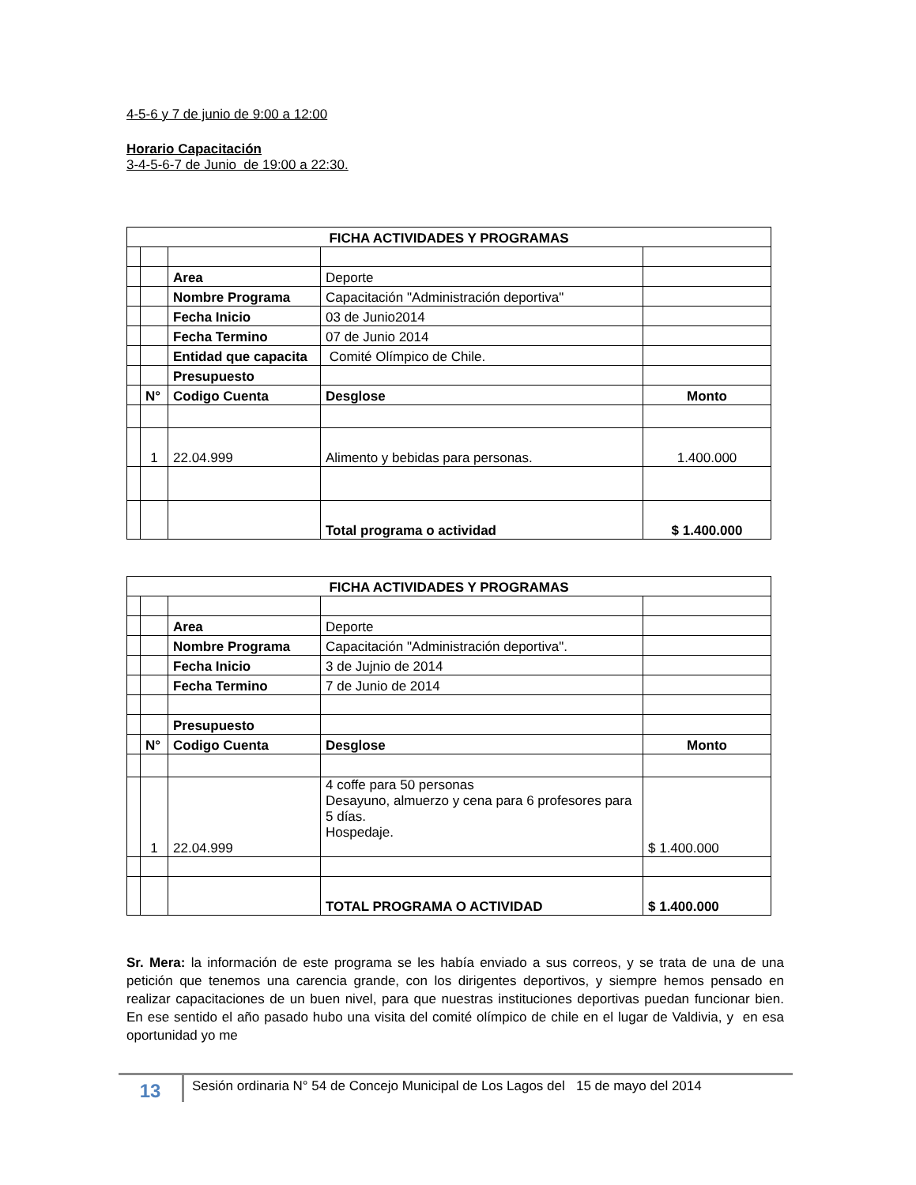4-5-6 y 7 de junio de 9:00 a 12:00
Horario Capacitación
3-4-5-6-7 de Junio de 19:00 a 22:30.
| FICHA ACTIVIDADES Y PROGRAMAS | | | | |
| | | Area | Deporte | |
| | | Nombre Programa | Capacitación "Administración deportiva" | |
| | | Fecha Inicio | 03 de Junio2014 | |
| | | Fecha Termino | 07 de Junio 2014 | |
| | | Entidad que capacita | Comité Olímpico de Chile. | |
| | | Presupuesto | | |
| | N° | Codigo Cuenta | Desglose | Monto |
| | 1 | 22.04.999 | Alimento y bebidas para personas. | 1.400.000 |
| | | | Total programa o actividad | $ 1.400.000 |
| FICHA ACTIVIDADES Y PROGRAMAS | | | | |
| | | Area | Deporte | |
| | | Nombre Programa | Capacitación "Administración deportiva". | |
| | | Fecha Inicio | 3 de Jujnio de 2014 | |
| | | Fecha Termino | 7 de Junio de 2014 | |
| | | Presupuesto | | |
| | N° | Codigo Cuenta | Desglose | Monto |
| | 1 | 22.04.999 | 4 coffe para 50 personas Desayuno, almuerzo y cena para 6 profesores para 5 días. Hospedaje. | $ 1.400.000 |
| | | | TOTAL PROGRAMA O ACTIVIDAD | $ 1.400.000 |
Sr. Mera: la información de este programa se les había enviado a sus correos, y se trata de una de una petición que tenemos una carencia grande, con los dirigentes deportivos, y siempre hemos pensado en realizar capacitaciones de un buen nivel, para que nuestras instituciones deportivas puedan funcionar bien. En ese sentido el año pasado hubo una visita del comité olímpico de chile en el lugar de Valdivia, y en esa oportunidad yo me
13
Sesión ordinaria N° 54 de Concejo Municipal de Los Lagos del 15 de mayo del 2014